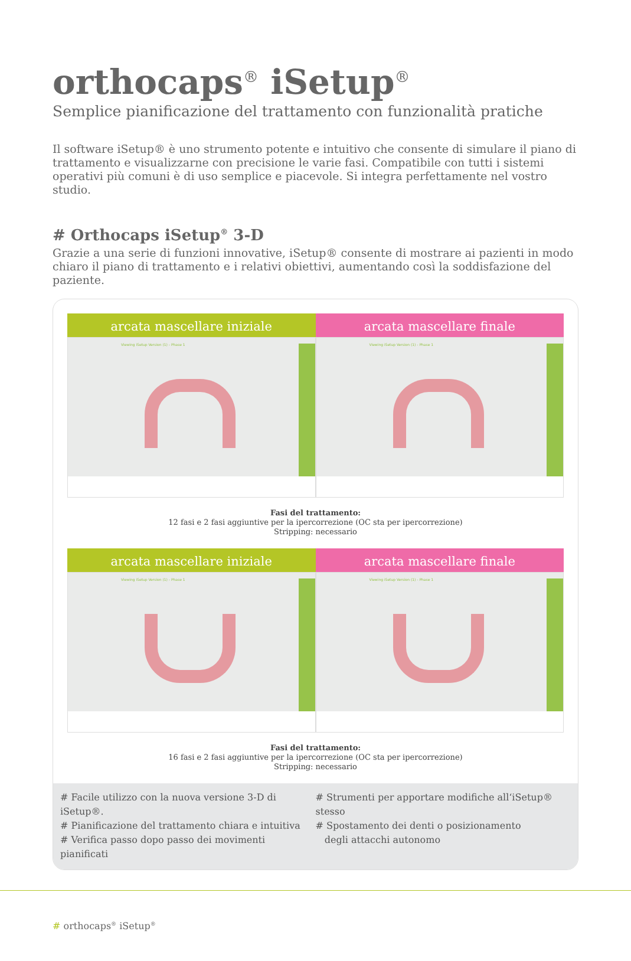orthocaps<sup>®</sup> iSetup<sup>®</sup>
Semplice pianificazione del trattamento con funzionalità pratiche
Il software iSetup® è uno strumento potente e intuitivo che consente di simulare il piano di trattamento e visualizzarne con precisione le varie fasi. Compatibile con tutti i sistemi operativi più comuni è di uso semplice e piacevole. Si integra perfettamente nel vostro studio.
# Orthocaps iSetup<sup>®</sup> 3-D
Grazie a una serie di funzioni innovative, iSetup® consente di mostrare ai pazienti in modo chiaro il piano di trattamento e i relativi obiettivi, aumentando così la soddisfazione del paziente.
arcata mascellare iniziale
Viewing iSetup Version (1) - Phase 1
arcata mascellare finale
Viewing iSetup Version (1) - Phase 1
Fasi del trattamento:
12 fasi e 2 fasi aggiuntive per la ipercorrezione (OC sta per ipercorrezione)
Stripping: necessario
arcata mascellare iniziale
Viewing iSetup Version (1) - Phase 1
arcata mascellare finale
Viewing iSetup Version (1) - Phase 1
Fasi del trattamento:
16 fasi e 2 fasi aggiuntive per la ipercorrezione (OC sta per ipercorrezione)
Stripping: necessario
# Facile utilizzo con la nuova versione 3-D di iSetup®.
# Pianificazione del trattamento chiara e intuitiva
# Verifica passo dopo passo dei movimenti pianificati
# Strumenti per apportare modifiche all‘iSetup® stesso
# Spostamento dei denti o posizionamento
degli attacchi autonomo
# orthocaps<sup>®</sup> iSetup<sup>®</sup>